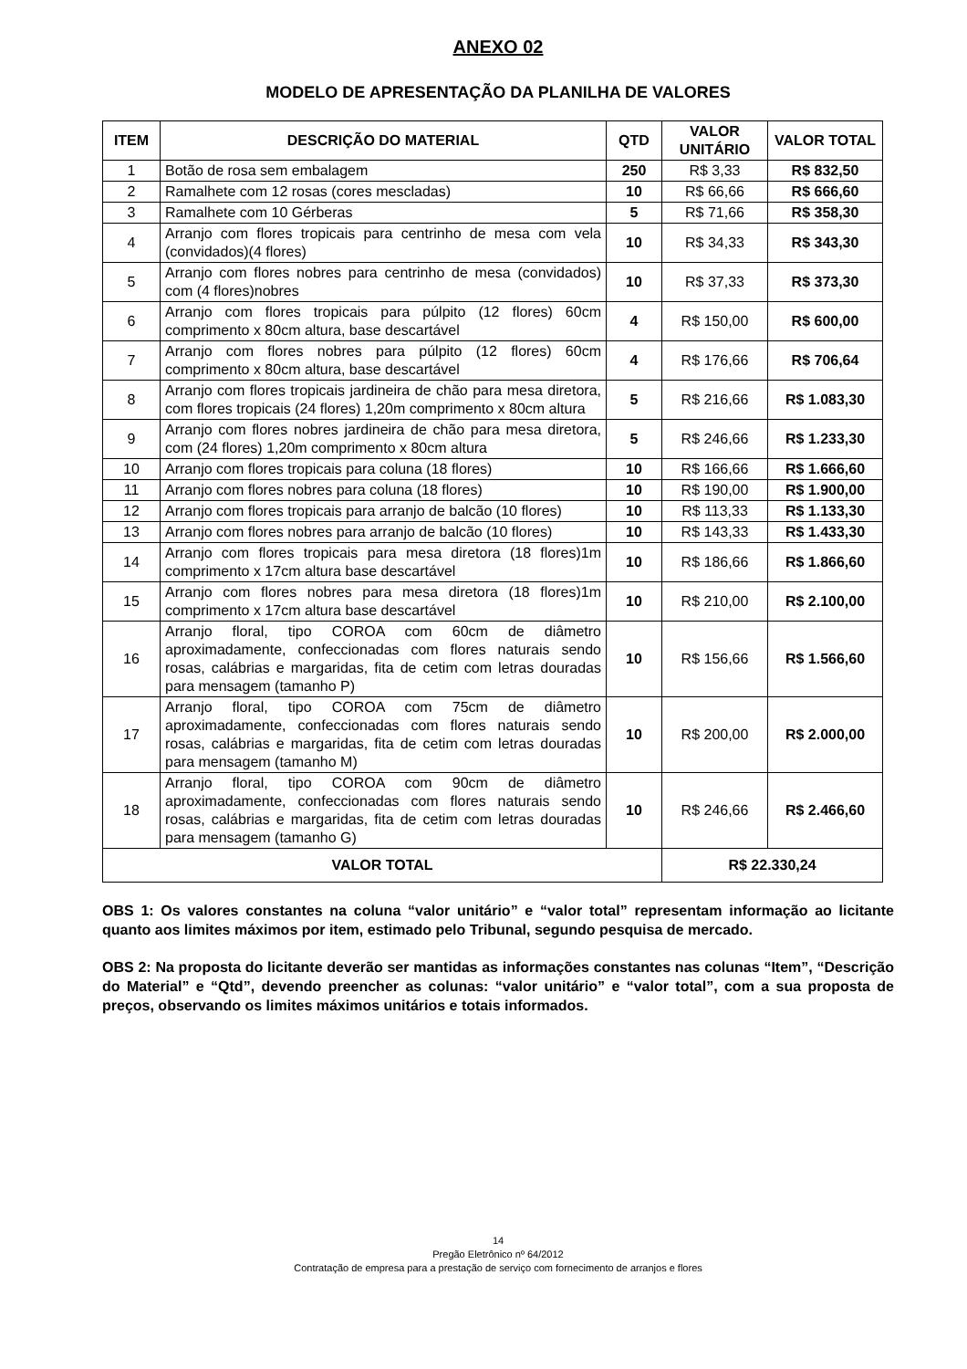ANEXO 02
MODELO DE APRESENTAÇÃO DA PLANILHA DE VALORES
| ITEM | DESCRIÇÃO DO MATERIAL | QTD | VALOR UNITÁRIO | VALOR TOTAL |
| --- | --- | --- | --- | --- |
| 1 | Botão de rosa sem embalagem | 250 | R$ 3,33 | R$ 832,50 |
| 2 | Ramalhete com 12 rosas (cores mescladas) | 10 | R$ 66,66 | R$ 666,60 |
| 3 | Ramalhete com 10 Gérberas | 5 | R$ 71,66 | R$ 358,30 |
| 4 | Arranjo com flores tropicais para centrinho de mesa com vela (convidados)(4 flores) | 10 | R$ 34,33 | R$ 343,30 |
| 5 | Arranjo com flores nobres para centrinho de mesa (convidados) com (4 flores)nobres | 10 | R$ 37,33 | R$ 373,30 |
| 6 | Arranjo com flores tropicais para púlpito (12 flores) 60cm comprimento x 80cm altura, base descartável | 4 | R$ 150,00 | R$ 600,00 |
| 7 | Arranjo com flores nobres para púlpito (12 flores) 60cm comprimento x 80cm altura, base descartável | 4 | R$ 176,66 | R$ 706,64 |
| 8 | Arranjo com flores tropicais jardineira de chão para mesa diretora, com flores tropicais (24 flores) 1,20m comprimento x 80cm altura | 5 | R$ 216,66 | R$ 1.083,30 |
| 9 | Arranjo com flores nobres jardineira de chão para mesa diretora, com (24 flores) 1,20m comprimento x 80cm altura | 5 | R$ 246,66 | R$ 1.233,30 |
| 10 | Arranjo com flores tropicais para coluna (18 flores) | 10 | R$ 166,66 | R$ 1.666,60 |
| 11 | Arranjo com flores nobres para coluna (18 flores) | 10 | R$ 190,00 | R$ 1.900,00 |
| 12 | Arranjo com flores tropicais para arranjo de balcão (10 flores) | 10 | R$ 113,33 | R$ 1.133,30 |
| 13 | Arranjo com flores nobres para arranjo de balcão (10 flores) | 10 | R$ 143,33 | R$ 1.433,30 |
| 14 | Arranjo com flores tropicais para mesa diretora (18 flores)1m comprimento x 17cm altura base descartável | 10 | R$ 186,66 | R$ 1.866,60 |
| 15 | Arranjo com flores nobres para mesa diretora (18 flores)1m comprimento x 17cm altura base descartável | 10 | R$ 210,00 | R$ 2.100,00 |
| 16 | Arranjo floral, tipo COROA com 60cm de diâmetro aproximadamente, confeccionadas com flores naturais sendo rosas, calábrias e margaridas, fita de cetim com letras douradas para mensagem (tamanho P) | 10 | R$ 156,66 | R$ 1.566,60 |
| 17 | Arranjo floral, tipo COROA com 75cm de diâmetro aproximadamente, confeccionadas com flores naturais sendo rosas, calábrias e margaridas, fita de cetim com letras douradas para mensagem (tamanho M) | 10 | R$ 200,00 | R$ 2.000,00 |
| 18 | Arranjo floral, tipo COROA com 90cm de diâmetro aproximadamente, confeccionadas com flores naturais sendo rosas, calábrias e margaridas, fita de cetim com letras douradas para mensagem (tamanho G) | 10 | R$ 246,66 | R$ 2.466,60 |
| VALOR TOTAL | | | R$ 22.330,24 | |
OBS 1: Os valores constantes na coluna “valor unitário” e “valor total” representam informação ao licitante quanto aos limites máximos por item, estimado pelo Tribunal, segundo pesquisa de mercado.
OBS 2: Na proposta do licitante deverão ser mantidas as informações constantes nas colunas “Item”, “Descrição do Material” e “Qtd”, devendo preencher as colunas: “valor unitário” e “valor total”, com a sua proposta de preços, observando os limites máximos unitários e totais informados.
14
Pregão Eletrônico nº 64/2012
Contratação de empresa para a prestação de serviço com fornecimento de arranjos e flores